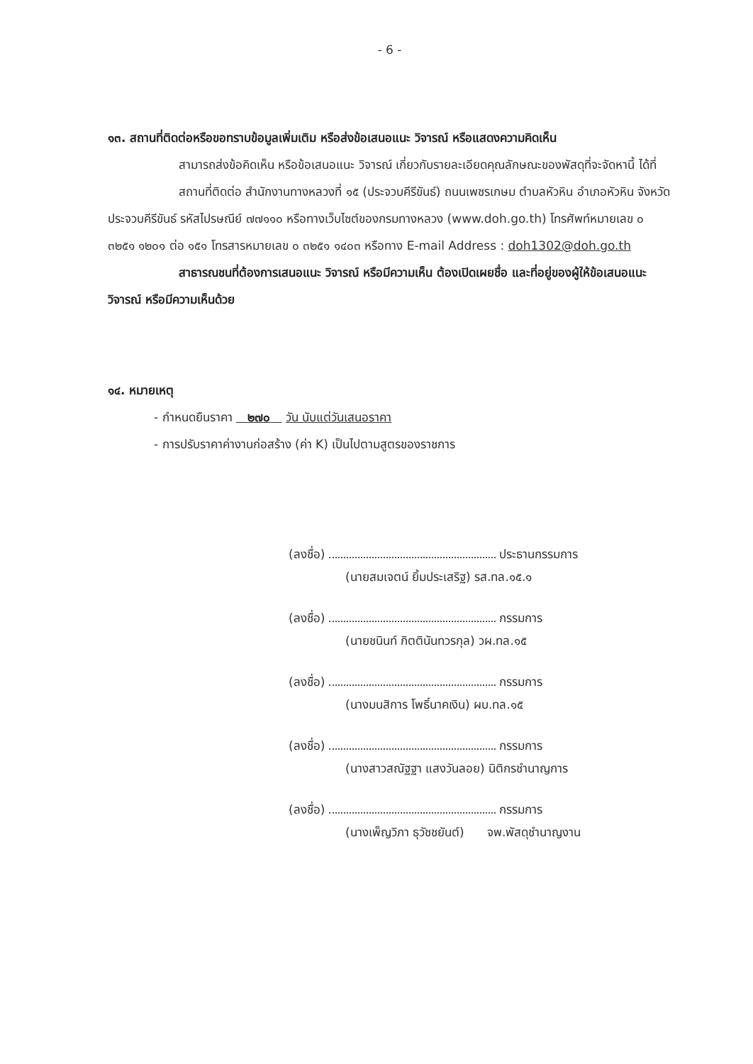- 6 -
๑๓. สถานที่ติดต่อหรือขอทราบข้อมูลเพิ่มเติม หรือส่งข้อเสนอแนะ วิจารณ์ หรือแสดงความคิดเห็น
สามารถส่งข้อคิดเห็น หรือข้อเสนอแนะ วิจารณ์ เกี่ยวกับรายละเอียดคุณลักษณะของพัสดุที่จะจัดหานี้ ได้ที่
สถานที่ติดต่อ สำนักงานทางหลวงที่ ๑๕ (ประจวบคีรีขันธ์) ถนนเพชรเกษม ตำบลหัวหิน อำเภอหัวหิน จังหวัดประจวบคีรีขันธ์ รหัสไปรษณีย์ ๗๗๑๑๐ หรือทางเว็บไซต์ของกรมทางหลวง (www.doh.go.th) โทรศัพท์หมายเลข ๐ ๓๒๕๑ ๑๒๐๑ ต่อ ๑๕๑ โทรสารหมายเลข ๐ ๓๒๕๑ ๑๔๐๓ หรือทาง E-mail Address : doh1302@doh.go.th
สาธารณชนที่ต้องการเสนอแนะ วิจารณ์ หรือมีความเห็น ต้องเปิดเผยชื่อ และที่อยู่ของผู้ให้ข้อเสนอแนะ วิจารณ์ หรือมีความเห็นด้วย
๑๔. หมายเหตุ
- กำหนดยืนราคา ๒๗๐ วัน นับแต่วันเสนอราคา
- การปรับราคาค่างานก่อสร้าง (ค่า K) เป็นไปตามสูตรของราชการ
(ลงชื่อ) ประธานกรรมการ
(นายสมเจตน์ ยิ้มประเสริฐ) รส.ทล.๑๕.๑
(ลงชื่อ) กรรมการ
(นายชนินท์ กิตตินันทวรกุล) วผ.ทล.๑๕
(ลงชื่อ) กรรมการ
(นางมนสิการ โพธิ์นาคเงิน) ผบ.ทล.๑๕
(ลงชื่อ) กรรมการ
(นางสาวสณัฐฐา แสงวันลอย) นิติกรชำนาญการ
(ลงชื่อ) กรรมการ
(นางเพ็ญวิภา ธุวัชชยันต์) จพ.พัสดุชำนาญงาน